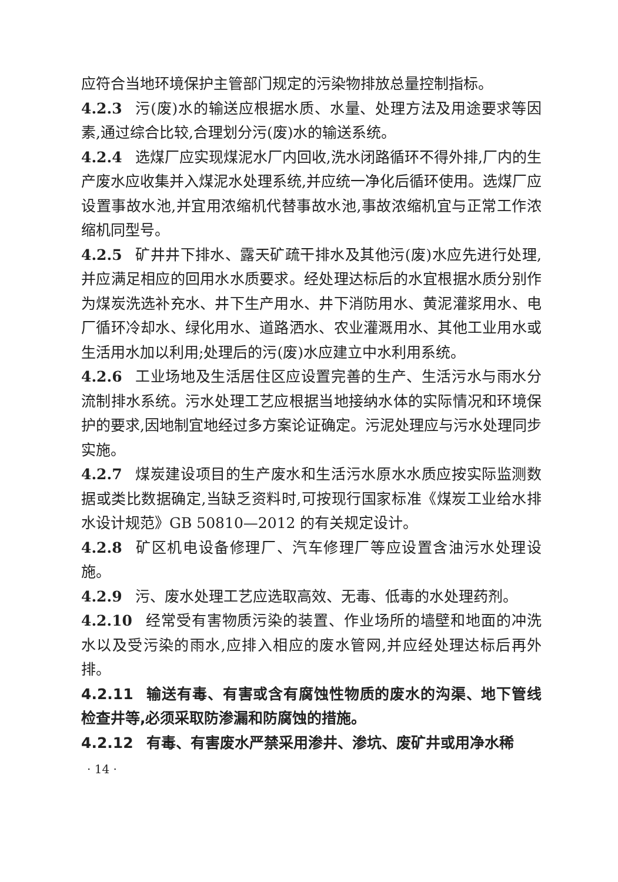应符合当地环境保护主管部门规定的污染物排放总量控制指标。
4.2.3 污(废)水的输送应根据水质、水量、处理方法及用途要求等因素,通过综合比较,合理划分污(废)水的输送系统。
4.2.4 选煤厂应实现煤泥水厂内回收,洗水闭路循环不得外排,厂内的生产废水应收集并入煤泥水处理系统,并应统一净化后循环使用。选煤厂应设置事故水池,并宜用浓缩机代替事故水池,事故浓缩机宜与正常工作浓缩机同型号。
4.2.5 矿井井下排水、露天矿疏干排水及其他污(废)水应先进行处理,并应满足相应的回用水水质要求。经处理达标后的水宜根据水质分别作为煤炭洗选补充水、井下生产用水、井下消防用水、黄泥灌浆用水、电厂循环冷却水、绿化用水、道路洒水、农业灌溉用水、其他工业用水或生活用水加以利用;处理后的污(废)水应建立中水利用系统。
4.2.6 工业场地及生活居住区应设置完善的生产、生活污水与雨水分流制排水系统。污水处理工艺应根据当地接纳水体的实际情况和环境保护的要求,因地制宜地经过多方案论证确定。污泥处理应与污水处理同步实施。
4.2.7 煤炭建设项目的生产废水和生活污水原水水质应按实际监测数据或类比数据确定,当缺乏资料时,可按现行国家标准《煤炭工业给水排水设计规范》GB 50810—2012 的有关规定设计。
4.2.8 矿区机电设备修理厂、汽车修理厂等应设置含油污水处理设施。
4.2.9 污、废水处理工艺应选取高效、无毒、低毒的水处理药剂。
4.2.10 经常受有害物质污染的装置、作业场所的墙壁和地面的冲洗水以及受污染的雨水,应排入相应的废水管网,并应经处理达标后再外排。
4.2.11 输送有毒、有害或含有腐蚀性物质的废水的沟渠、地下管线检查井等,必须采取防渗漏和防腐蚀的措施。
4.2.12 有毒、有害废水严禁采用渗井、渗坑、废矿井或用净水稀
· 14 ·